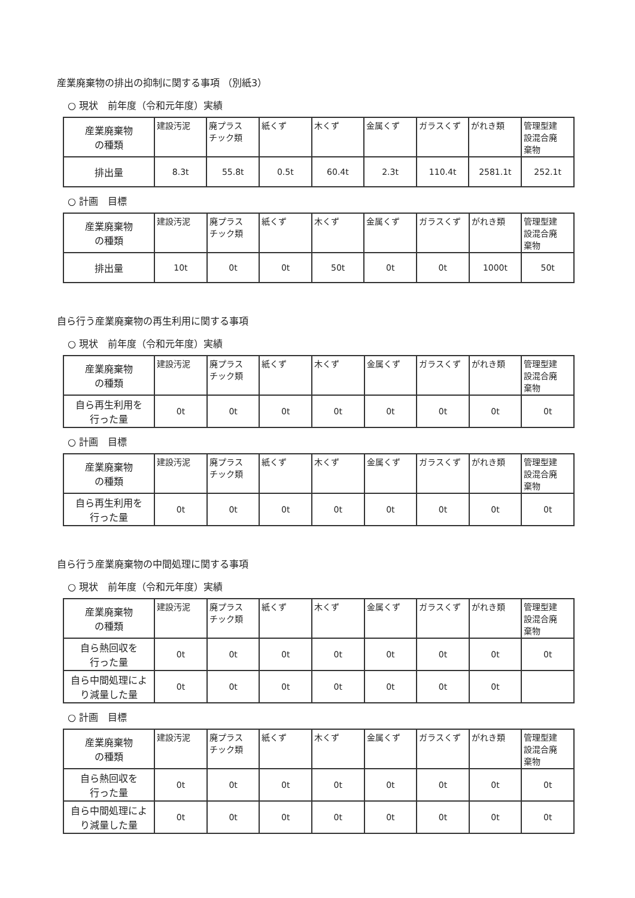産業廃棄物の排出の抑制に関する事項 （別紙3）
○ 現状　前年度（令和元年度）実績
| 産業廃棄物 の種類 | 建設汚泥 | 廃プラス チック類 | 紙くず | 木くず | 金属くず | ガラスくず | がれき類 | 管理型建 設混合廃 棄物 |
| 排出量 | 8.3t | 55.8t | 0.5t | 60.4t | 2.3t | 110.4t | 2581.1t | 252.1t |
○ 計画　目標
| 産業廃棄物 の種類 | 建設汚泥 | 廃プラス チック類 | 紙くず | 木くず | 金属くず | ガラスくず | がれき類 | 管理型建 設混合廃 棄物 |
| 排出量 | 10t | 0t | 0t | 50t | 0t | 0t | 1000t | 50t |
自ら行う産業廃棄物の再生利用に関する事項
○ 現状　前年度（令和元年度）実績
| 産業廃棄物 の種類 | 建設汚泥 | 廃プラス チック類 | 紙くず | 木くず | 金属くず | ガラスくず | がれき類 | 管理型建 設混合廃 棄物 |
| 自ら再生利用を 行った量 | 0t | 0t | 0t | 0t | 0t | 0t | 0t | 0t |
○ 計画　目標
| 産業廃棄物 の種類 | 建設汚泥 | 廃プラス チック類 | 紙くず | 木くず | 金属くず | ガラスくず | がれき類 | 管理型建 設混合廃 棄物 |
| 自ら再生利用を 行った量 | 0t | 0t | 0t | 0t | 0t | 0t | 0t | 0t |
自ら行う産業廃棄物の中間処理に関する事項
○ 現状　前年度（令和元年度）実績
| 産業廃棄物 の種類 | 建設汚泥 | 廃プラス チック類 | 紙くず | 木くず | 金属くず | ガラスくず | がれき類 | 管理型建 設混合廃 棄物 |
| 自ら熱回収を 行った量 | 0t | 0t | 0t | 0t | 0t | 0t | 0t | 0t |
| 自ら中間処理によ り減量した量 | 0t | 0t | 0t | 0t | 0t | 0t | 0t | |
○ 計画　目標
| 産業廃棄物 の種類 | 建設汚泥 | 廃プラス チック類 | 紙くず | 木くず | 金属くず | ガラスくず | がれき類 | 管理型建 設混合廃 棄物 |
| 自ら熱回収を 行った量 | 0t | 0t | 0t | 0t | 0t | 0t | 0t | 0t |
| 自ら中間処理によ り減量した量 | 0t | 0t | 0t | 0t | 0t | 0t | 0t | 0t |